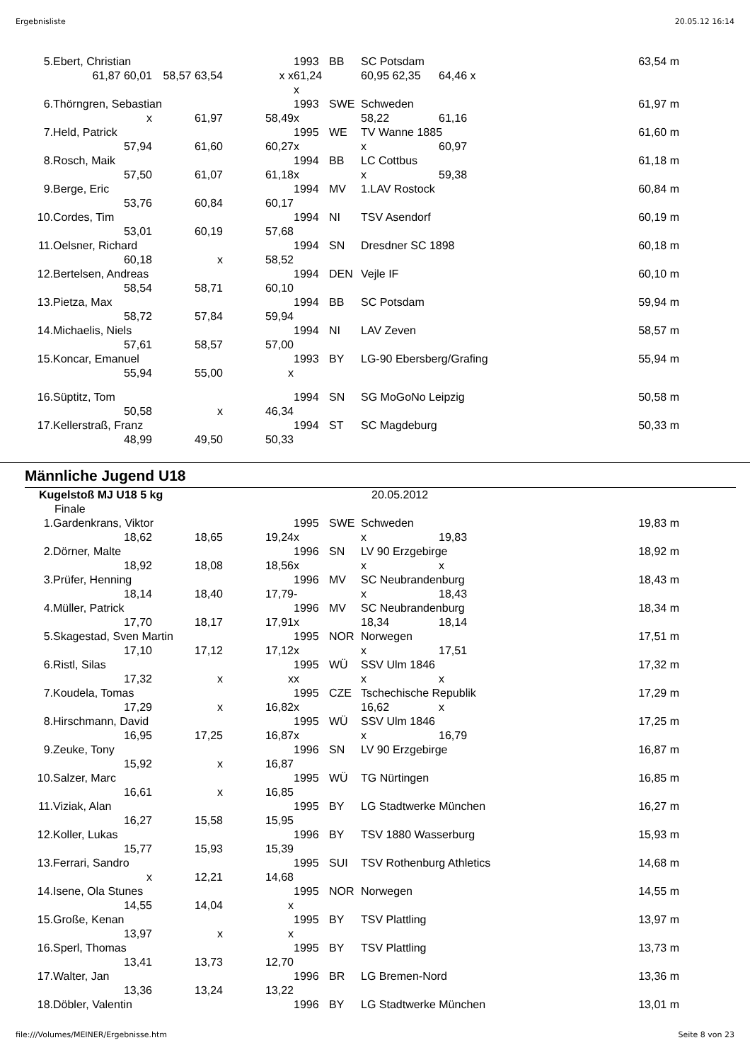Ergebnisliste 20.05.12 16:14
| 5. | Ebert, Christian | | | 1993 | BB | SC Potsdam | | | 63,54 m |
| | 61,87 60,01 | 58,57 63,54 | x x | 61,24 x | | 60,95 62,35 | 64,46 x | | |
| 6. | Thörngren, Sebastian | | | 1993 | SWE | Schweden | | | 61,97 m |
| | x | 61,97 | 58,49 | x | | 58,22 | 61,16 | | |
| 7. | Held, Patrick | | | 1995 | WE | TV Wanne 1885 | | | 61,60 m |
| | 57,94 | 61,60 | 60,27 | x | | x | 60,97 | | |
| 8. | Rosch, Maik | | | 1994 | BB | LC Cottbus | | | 61,18 m |
| | 57,50 | 61,07 | 61,18 | x | | x | 59,38 | | |
| 9. | Berge, Eric | | | 1994 | MV | 1.LAV Rostock | | | 60,84 m |
| | 53,76 | 60,84 | 60,17 | | | | | | |
| 10. | Cordes, Tim | | | 1994 | NI | TSV Asendorf | | | 60,19 m |
| | 53,01 | 60,19 | 57,68 | | | | | | |
| 11. | Oelsner, Richard | | | 1994 | SN | Dresdner SC 1898 | | | 60,18 m |
| | 60,18 | x | 58,52 | | | | | | |
| 12. | Bertelsen, Andreas | | | 1994 | DEN | Vejle IF | | | 60,10 m |
| | 58,54 | 58,71 | 60,10 | | | | | | |
| 13. | Pietza, Max | | | 1994 | BB | SC Potsdam | | | 59,94 m |
| | 58,72 | 57,84 | 59,94 | | | | | | |
| 14. | Michaelis, Niels | | | 1994 | NI | LAV Zeven | | | 58,57 m |
| | 57,61 | 58,57 | 57,00 | | | | | | |
| 15. | Koncar, Emanuel | | | 1993 | BY | LG-90 Ebersberg/Grafing | | | 55,94 m |
| | 55,94 | 55,00 | x | | | | | | |
| 16. | Süptitz, Tom | | | 1994 | SN | SG MoGoNo Leipzig | | | 50,58 m |
| | 50,58 | x | 46,34 | | | | | | |
| 17. | Kellerstraß, Franz | | | 1994 | ST | SC Magdeburg | | | 50,33 m |
| | 48,99 | 49,50 | 50,33 | | | | | | |
Männliche Jugend U18
| Kugelstoß MJ U18 5 kg | | | | | 20.05.2012 | | | | |
| Finale | | | | | | | | | |
| 1. | Gardenkrans, Viktor | | | 1995 | SWE | Schweden | | | 19,83 m |
| | 18,62 | 18,65 | 19,24 | x | | x | 19,83 | | |
| 2. | Dörner, Malte | | | 1996 | SN | LV 90 Erzgebirge | | | 18,92 m |
| | 18,92 | 18,08 | 18,56 | x | | x | x | | |
| 3. | Prüfer, Henning | | | 1996 | MV | SC Neubrandenburg | | | 18,43 m |
| | 18,14 | 18,40 | 17,79 | - | | x | 18,43 | | |
| 4. | Müller, Patrick | | | 1996 | MV | SC Neubrandenburg | | | 18,34 m |
| | 17,70 | 18,17 | 17,91 | x | | 18,34 | 18,14 | | |
| 5. | Skagestad, Sven Martin | | | 1995 | NOR | Norwegen | | | 17,51 m |
| | 17,10 | 17,12 | 17,12 | x | | x | 17,51 | | |
| 6. | Ristl, Silas | | | 1995 | WÜ | SSV Ulm 1846 | | | 17,32 m |
| | 17,32 | x | x | x | | x | x | | |
| 7. | Koudela, Tomas | | | 1995 | CZE | Tschechische Republik | | | 17,29 m |
| | 17,29 | x | 16,82 | x | | 16,62 | x | | |
| 8. | Hirschmann, David | | | 1995 | WÜ | SSV Ulm 1846 | | | 17,25 m |
| | 16,95 | 17,25 | 16,87 | x | | x | 16,79 | | |
| 9. | Zeuke, Tony | | | 1996 | SN | LV 90 Erzgebirge | | | 16,87 m |
| | 15,92 | x | 16,87 | | | | | | |
| 10. | Salzer, Marc | | | 1995 | WÜ | TG Nürtingen | | | 16,85 m |
| | 16,61 | x | 16,85 | | | | | | |
| 11. | Viziak, Alan | | | 1995 | BY | LG Stadtwerke München | | | 16,27 m |
| | 16,27 | 15,58 | 15,95 | | | | | | |
| 12. | Koller, Lukas | | | 1996 | BY | TSV 1880 Wasserburg | | | 15,93 m |
| | 15,77 | 15,93 | 15,39 | | | | | | |
| 13. | Ferrari, Sandro | | | 1995 | SUI | TSV Rothenburg Athletics | | | 14,68 m |
| | x | 12,21 | 14,68 | | | | | | |
| 14. | Isene, Ola Stunes | | | 1995 | NOR | Norwegen | | | 14,55 m |
| | 14,55 | 14,04 | x | | | | | | |
| 15. | Große, Kenan | | | 1995 | BY | TSV Plattling | | | 13,97 m |
| | 13,97 | x | x | | | | | | |
| 16. | Sperl, Thomas | | | 1995 | BY | TSV Plattling | | | 13,73 m |
| | 13,41 | 13,73 | 12,70 | | | | | | |
| 17. | Walter, Jan | | | 1996 | BR | LG Bremen-Nord | | | 13,36 m |
| | 13,36 | 13,24 | 13,22 | | | | | | |
| 18. | Döbler, Valentin | | | 1996 | BY | LG Stadtwerke München | | | 13,01 m |
file:///Volumes/MEINER/Ergebnisse.htm Seite 8 von 23